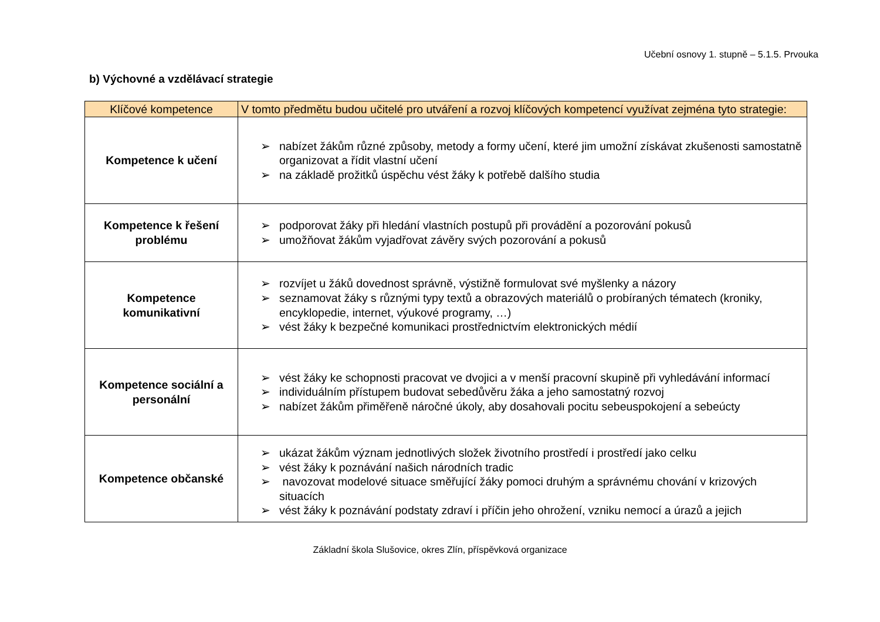Učební osnovy 1. stupně – 5.1.5. Prvouka
b) Výchovné a vzdělávací strategie
| Klíčové kompetence | V tomto předmětu budou učitelé pro utváření a rozvoj klíčových kompetencí využívat zejména tyto strategie: |
| --- | --- |
| Kompetence k učení | ➢ nabízet žákům různé způsoby, metody a formy učení, které jim umožní získávat zkušenosti samostatně organizovat a řídit vlastní učení ➢ na základě prožitků úspěchu vést žáky k potřebě dalšího studia |
| Kompetence k řešení problému | ➢ podporovat žáky při hledání vlastních postupů při provádění a pozorování pokusů ➢ umožňovat žákům vyjadřovat závěry svých pozorování a pokusů |
| Kompetence komunikativní | ➢ rozvíjet u žáků dovednost správně, výstižně formulovat své myšlenky a názory ➢ seznamovat žáky s různými typy textů a obrazových materiálů o probíraných tématech (kroniky, encyklopedie, internet, výukové programy, …) ➢ vést žáky k bezpečné komunikaci prostřednictvím elektronických médií |
| Kompetence sociální a personální | ➢ vést žáky ke schopnosti pracovat ve dvojici a v menší pracovní skupině při vyhledávání informací ➢ individuálním přístupem budovat sebedůvěru žáka a jeho samostatný rozvoj ➢ nabízet žákům přiměřeně náročné úkoly, aby dosahovali pocitu sebeuspokojení a sebeúcty |
| Kompetence občanské | ➢ ukázat žákům význam jednotlivých složek životního prostředí i prostředí jako celku ➢ vést žáky k poznávání našich národních tradic ➢ navozovat modelové situace směřující žáky pomoci druhým a správnému chování v krizových situacích ➢ vést žáky k poznávání podstaty zdraví i příčin jeho ohrožení, vzniku nemocí a úrazů a jejich |
Základní škola Slušovice, okres Zlín, příspěvková organizace